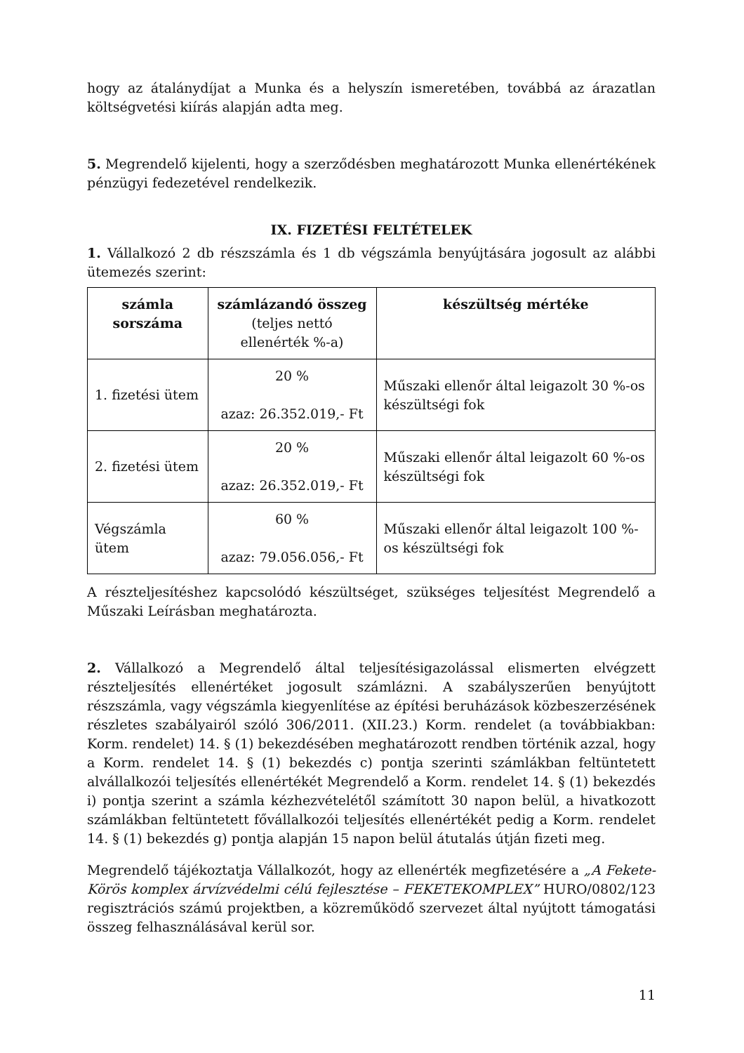hogy az átalánydíjat a Munka és a helyszín ismeretében, továbbá az árazatlan költségvetési kiírás alapján adta meg.
5. Megrendelő kijelenti, hogy a szerződésben meghatározott Munka ellenértékének pénzügyi fedezetével rendelkezik.
IX. FIZETÉSI FELTÉTELEK
1. Vállalkozó 2 db részszámla és 1 db végszámla benyújtására jogosult az alábbi ütemezés szerint:
| számla sorszáma | számlázandó összeg (teljes nettó ellenérték %-a) | készültség mértéke |
| --- | --- | --- |
| 1. fizetési ütem | 20 % azaz: 26.352.019,- Ft | Műszaki ellenőr által leigazolt 30 %-os készültségi fok |
| 2. fizetési ütem | 20 % azaz: 26.352.019,- Ft | Műszaki ellenőr által leigazolt 60 %-os készültségi fok |
| Végszámla ütem | 60 % azaz: 79.056.056,- Ft | Műszaki ellenőr által leigazolt 100 %-os készültségi fok |
A részteljesítéshez kapcsolódó készültséget, szükséges teljesítést Megrendelő a Műszaki Leírásban meghatározta.
2. Vállalkozó a Megrendelő által teljesítésigazolással elismerten elvégzett részteljesítés ellenértéket jogosult számlázni. A szabályszerűen benyújtott részszámla, vagy végszámla kiegyenlítése az építési beruházások közbeszerzésének részletes szabályairól szóló 306/2011. (XII.23.) Korm. rendelet (a továbbiakban: Korm. rendelet) 14. § (1) bekezdésében meghatározott rendben történik azzal, hogy a Korm. rendelet 14. § (1) bekezdés c) pontja szerinti számlákban feltüntetett alvállalkozói teljesítés ellenértékét Megrendelő a Korm. rendelet 14. § (1) bekezdés i) pontja szerint a számla kézhezvételétől számított 30 napon belül, a hivatkozott számlákban feltüntetett fővállalkozói teljesítés ellenértékét pedig a Korm. rendelet 14. § (1) bekezdés g) pontja alapján 15 napon belül átutalás útján fizeti meg.
Megrendelő tájékoztatja Vállalkozót, hogy az ellenérték megfizetésére a „A Fekete-Körös komplex árvízvédelmi célú fejlesztése – FEKETEKOMPLEX” HURO/0802/123 regisztrációs számú projektben, a közreműködő szervezet által nyújtott támogatási összeg felhasználásával kerül sor.
11